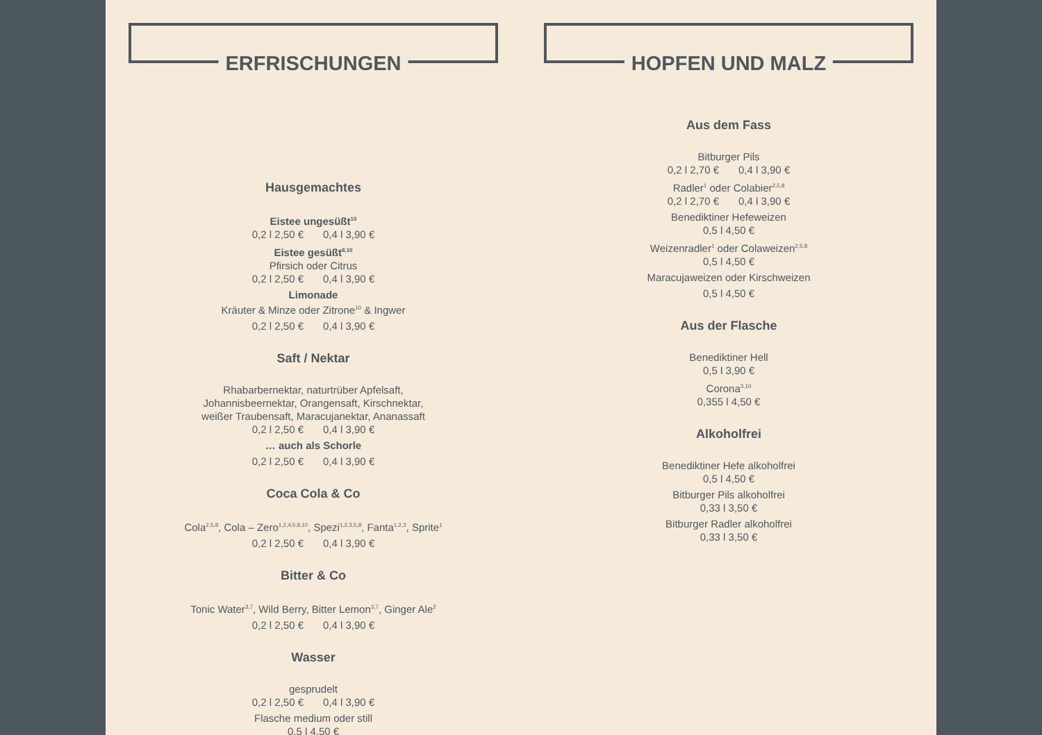ERFRISCHUNGEN
Hausgemachtes
Eistee ungesüßt<sup>10</sup>
0,2 l 2,50 € 0,4 l 3,90 €
Eistee gesüßt<sup>8,10</sup>
Pfirsich oder Citrus
0,2 l 2,50 € 0,4 l 3,90 €
Limonade
Kräuter & Minze oder Zitrone<sup>10</sup> & Ingwer
0,2 l 2,50 € 0,4 l 3,90 €
Saft / Nektar
Rhabarbernektar, naturtrüber Apfelsaft,
Johannisbeernektar, Orangensaft, Kirschnektar,
weißer Traubensaft, Maracujanektar, Ananassaft
0,2 l 2,50 € 0,4 l 3,90 €
… auch als Schorle
0,2 l 2,50 € 0,4 l 3,90 €
Coca Cola & Co
Cola<sup>2,5,8</sup>, Cola – Zero<sup>1,2,4,5,8,10</sup>, Spezi<sup>1,2,3,5,8</sup>, Fanta<sup>1,2,3</sup>, Sprite<sup>1</sup>
0,2 l 2,50 € 0,4 l 3,90 €
Bitter & Co
Tonic Water<sup>3,7</sup>, Wild Berry, Bitter Lemon<sup>3,7</sup>, Ginger Ale<sup>2</sup>
0,2 l 2,50 € 0,4 l 3,90 €
Wasser
gesprudelt
0,2 l 2,50 € 0,4 l 3,90 €
Flasche medium oder still
0,5 l 4,50 €
HOPFEN UND MALZ
Aus dem Fass
Bitburger Pils
0,2 l 2,70 € 0,4 l 3,90 €
Radler<sup>1</sup> oder Colabier<sup>2,5,8</sup>
0,2 l 2,70 € 0,4 l 3,90 €
Benediktiner Hefeweizen
0,5 l 4,50 €
Weizenradler<sup>1</sup> oder Colaweizen<sup>2,5,8</sup>
0,5 l 4,50 €
Maracujaweizen oder Kirschweizen
0,5 l 4,50 €
Aus der Flasche
Benediktiner Hell
0,5 l 3,90 €
Corona<sup>3,10</sup>
0,355 l 4,50 €
Alkoholfrei
Benediktiner Hefe alkoholfrei
0,5 l 4,50 €
Bitburger Pils alkoholfrei
0,33 l 3,50 €
Bitburger Radler alkoholfrei
0,33 l 3,50 €